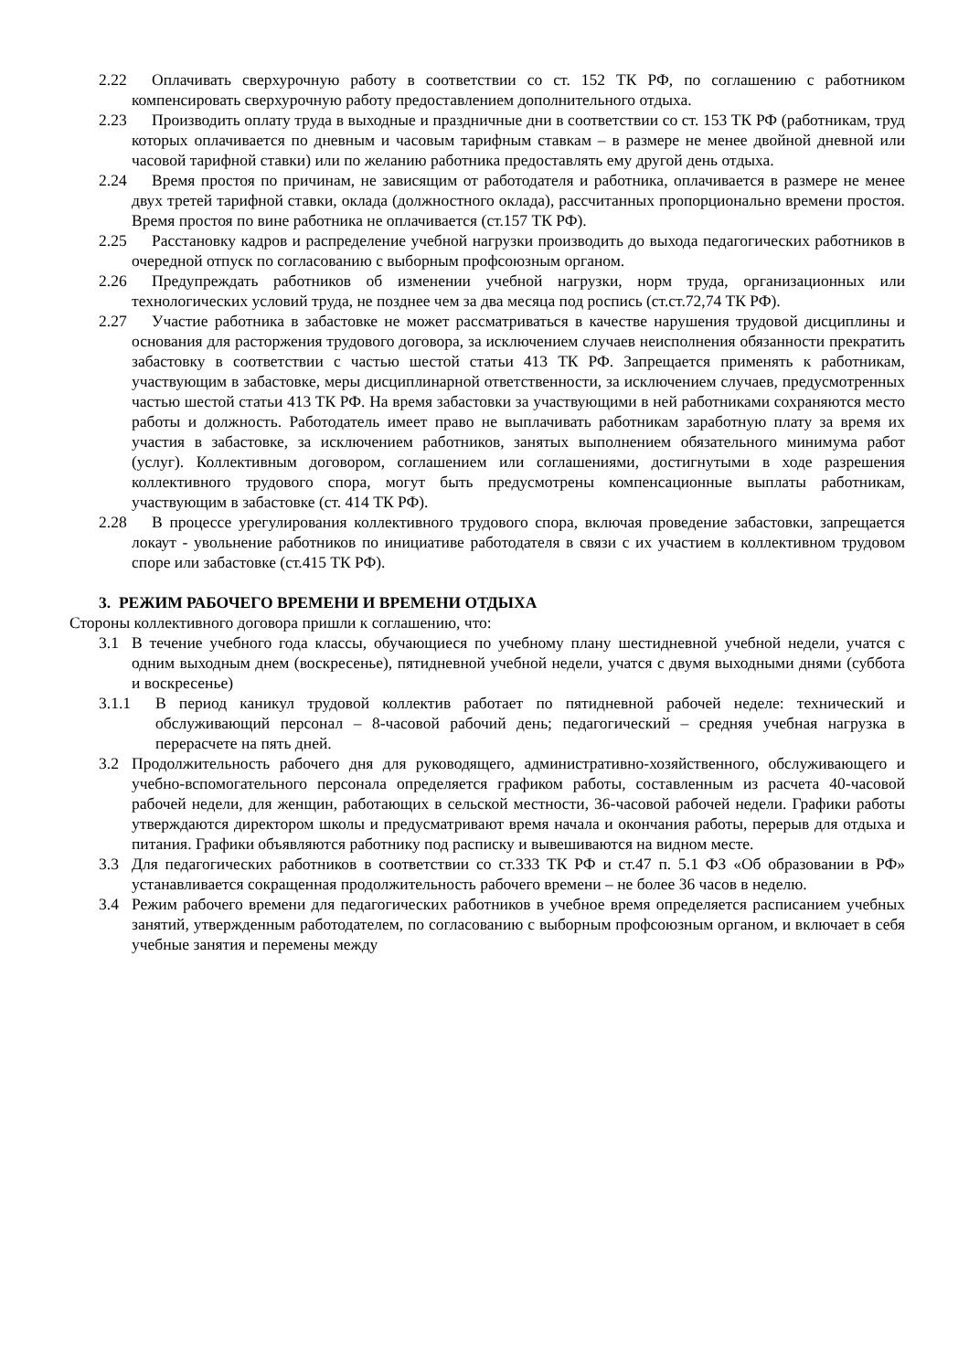2.22 Оплачивать сверхурочную работу в соответствии со ст. 152 ТК РФ, по соглашению с работником компенсировать сверхурочную работу предоставлением дополнительного отдыха.
2.23 Производить оплату труда в выходные и праздничные дни в соответствии со ст. 153 ТК РФ (работникам, труд которых оплачивается по дневным и часовым тарифным ставкам – в размере не менее двойной дневной или часовой тарифной ставки) или по желанию работника предоставлять ему другой день отдыха.
2.24 Время простоя по причинам, не зависящим от работодателя и работника, оплачивается в размере не менее двух третей тарифной ставки, оклада (должностного оклада), рассчитанных пропорционально времени простоя. Время простоя по вине работника не оплачивается (ст.157 ТК РФ).
2.25 Расстановку кадров и распределение учебной нагрузки производить до выхода педагогических работников в очередной отпуск по согласованию с выборным профсоюзным органом.
2.26 Предупреждать работников об изменении учебной нагрузки, норм труда, организационных или технологических условий труда, не позднее чем за два месяца под роспись (ст.ст.72,74 ТК РФ).
2.27 Участие работника в забастовке не может рассматриваться в качестве нарушения трудовой дисциплины и основания для расторжения трудового договора, за исключением случаев неисполнения обязанности прекратить забастовку в соответствии с частью шестой статьи 413 ТК РФ. Запрещается применять к работникам, участвующим в забастовке, меры дисциплинарной ответственности, за исключением случаев, предусмотренных частью шестой статьи 413 ТК РФ. На время забастовки за участвующими в ней работниками сохраняются место работы и должность. Работодатель имеет право не выплачивать работникам заработную плату за время их участия в забастовке, за исключением работников, занятых выполнением обязательного минимума работ (услуг). Коллективным договором, соглашением или соглашениями, достигнутыми в ходе разрешения коллективного трудового спора, могут быть предусмотрены компенсационные выплаты работникам, участвующим в забастовке (ст. 414 ТК РФ).
2.28 В процессе урегулирования коллективного трудового спора, включая проведение забастовки, запрещается локаут - увольнение работников по инициативе работодателя в связи с их участием в коллективном трудовом споре или забастовке (ст.415 ТК РФ).
3. РЕЖИМ РАБОЧЕГО ВРЕМЕНИ И ВРЕМЕНИ ОТДЫХА
Стороны коллективного договора пришли к соглашению, что:
3.1 В течение учебного года классы, обучающиеся по учебному плану шестидневной учебной недели, учатся с одним выходным днем (воскресенье), пятидневной учебной недели, учатся с двумя выходными днями (суббота и воскресенье)
3.1.1 В период каникул трудовой коллектив работает по пятидневной рабочей неделе: технический и обслуживающий персонал – 8-часовой рабочий день; педагогический – средняя учебная нагрузка в перерасчете на пять дней.
3.2 Продолжительность рабочего дня для руководящего, административно-хозяйственного, обслуживающего и учебно-вспомогательного персонала определяется графиком работы, составленным из расчета 40-часовой рабочей недели, для женщин, работающих в сельской местности, 36-часовой рабочей недели. Графики работы утверждаются директором школы и предусматривают время начала и окончания работы, перерыв для отдыха и питания. Графики объявляются работнику под расписку и вывешиваются на видном месте.
3.3 Для педагогических работников в соответствии со ст.333 ТК РФ и ст.47 п. 5.1 ФЗ «Об образовании в РФ» устанавливается сокращенная продолжительность рабочего времени – не более 36 часов в неделю.
3.4 Режим рабочего времени для педагогических работников в учебное время определяется расписанием учебных занятий, утвержденным работодателем, по согласованию с выборным профсоюзным органом, и включает в себя учебные занятия и перемены между